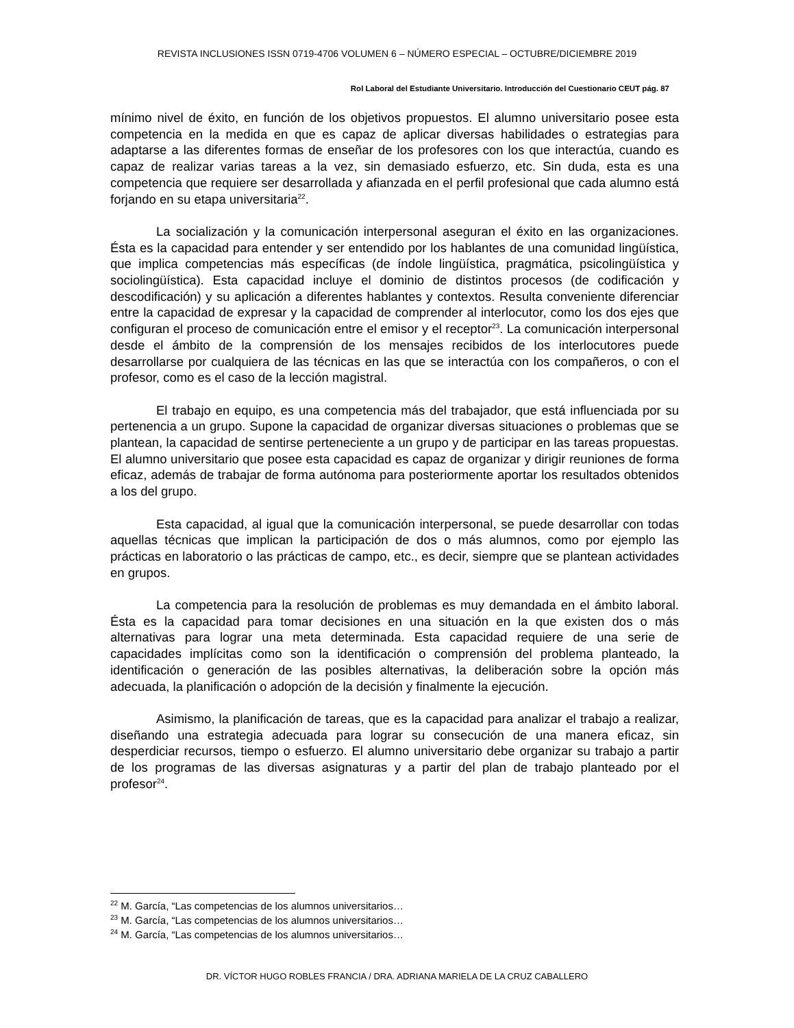REVISTA INCLUSIONES ISSN 0719-4706 VOLUMEN 6 – NÚMERO ESPECIAL – OCTUBRE/DICIEMBRE 2019
Rol Laboral del Estudiante Universitario. Introducción del Cuestionario CEUT pág. 87
mínimo nivel de éxito, en función de los objetivos propuestos. El alumno universitario posee esta competencia en la medida en que es capaz de aplicar diversas habilidades o estrategias para adaptarse a las diferentes formas de enseñar de los profesores con los que interactúa, cuando es capaz de realizar varias tareas a la vez, sin demasiado esfuerzo, etc. Sin duda, esta es una competencia que requiere ser desarrollada y afianzada en el perfil profesional que cada alumno está forjando en su etapa universitaria<sup>22</sup>.
La socialización y la comunicación interpersonal aseguran el éxito en las organizaciones. Ésta es la capacidad para entender y ser entendido por los hablantes de una comunidad lingüística, que implica competencias más específicas (de índole lingüística, pragmática, psicolingüística y sociolingüística). Esta capacidad incluye el dominio de distintos procesos (de codificación y descodificación) y su aplicación a diferentes hablantes y contextos. Resulta conveniente diferenciar entre la capacidad de expresar y la capacidad de comprender al interlocutor, como los dos ejes que configuran el proceso de comunicación entre el emisor y el receptor<sup>23</sup>. La comunicación interpersonal desde el ámbito de la comprensión de los mensajes recibidos de los interlocutores puede desarrollarse por cualquiera de las técnicas en las que se interactúa con los compañeros, o con el profesor, como es el caso de la lección magistral.
El trabajo en equipo, es una competencia más del trabajador, que está influenciada por su pertenencia a un grupo. Supone la capacidad de organizar diversas situaciones o problemas que se plantean, la capacidad de sentirse perteneciente a un grupo y de participar en las tareas propuestas. El alumno universitario que posee esta capacidad es capaz de organizar y dirigir reuniones de forma eficaz, además de trabajar de forma autónoma para posteriormente aportar los resultados obtenidos a los del grupo.
Esta capacidad, al igual que la comunicación interpersonal, se puede desarrollar con todas aquellas técnicas que implican la participación de dos o más alumnos, como por ejemplo las prácticas en laboratorio o las prácticas de campo, etc., es decir, siempre que se plantean actividades en grupos.
La competencia para la resolución de problemas es muy demandada en el ámbito laboral. Ésta es la capacidad para tomar decisiones en una situación en la que existen dos o más alternativas para lograr una meta determinada. Esta capacidad requiere de una serie de capacidades implícitas como son la identificación o comprensión del problema planteado, la identificación o generación de las posibles alternativas, la deliberación sobre la opción más adecuada, la planificación o adopción de la decisión y finalmente la ejecución.
Asimismo, la planificación de tareas, que es la capacidad para analizar el trabajo a realizar, diseñando una estrategia adecuada para lograr su consecución de una manera eficaz, sin desperdiciar recursos, tiempo o esfuerzo. El alumno universitario debe organizar su trabajo a partir de los programas de las diversas asignaturas y a partir del plan de trabajo planteado por el profesor<sup>24</sup>.
<sup>22</sup> M. García, “Las competencias de los alumnos universitarios…
<sup>23</sup> M. García, “Las competencias de los alumnos universitarios…
<sup>24</sup> M. García, “Las competencias de los alumnos universitarios…
DR. VÍCTOR HUGO ROBLES FRANCIA / DRA. ADRIANA MARIELA DE LA CRUZ CABALLERO